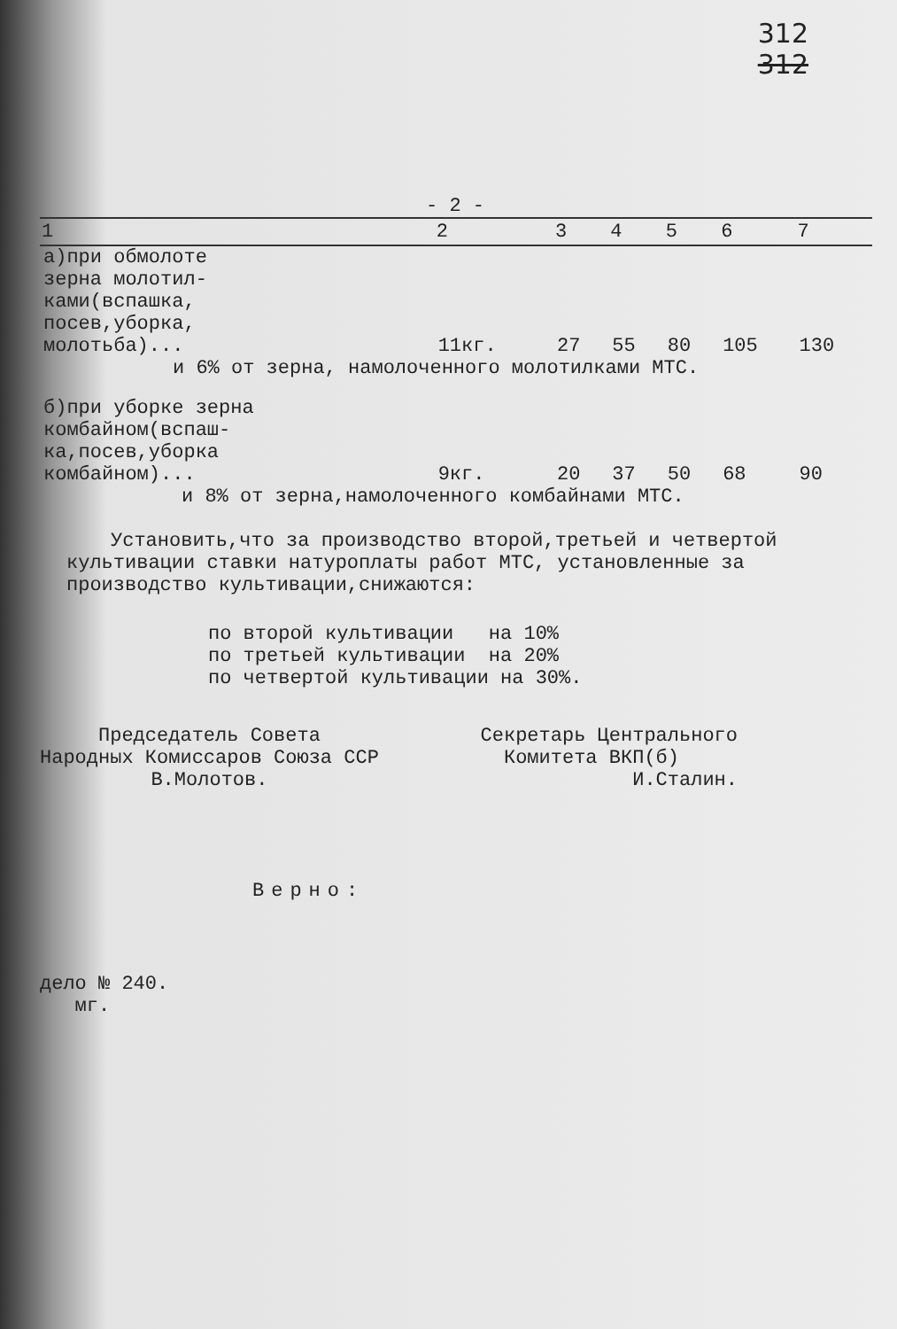312
312
- 2 -
| 1 | 2 | 3 | 4 | 5 | 6 | 7 |
| --- | --- | --- | --- | --- | --- | --- |
| а)при обмолоте зерна молотил- ками(вспашка, посев,уборка, молотьба)... | 11кг. | 27 | 55 | 80 | 105 | 130 |
| и 6% от зерна, намолоченного молотилками МТС. | | | | | | |
| б)при уборке зерна комбайном(вспаш- ка,посев,уборка комбайном)... | 9кг. | 20 | 37 | 50 | 68 | 90 |
| и 8% от зерна,намолоченного комбайнами МТС. | | | | | | |
Установить,что за производство второй,третьей и четвертой культивации ставки натуроплаты работ МТС, установленные за производство культивации,снижаются:
по второй культивации на 10%
по третьей культивации на 20%
по четвертой культивации на 30%.
Председатель Совета
Народных Комиссаров Союза ССР
В.Молотов.
Секретарь Центрального
Комитета ВКП(б)
И.Сталин.
Верно:
дело № 240.
мг.